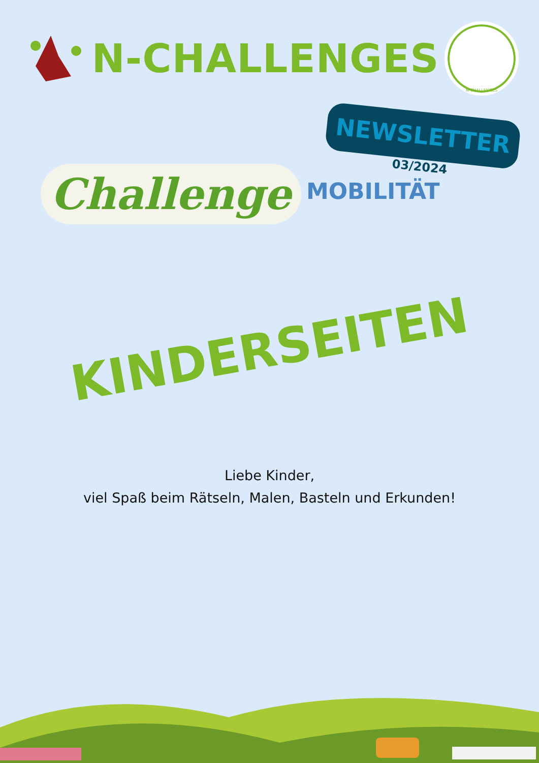N-CHALLENGES
N-CHALLENGES
NEWSLETTER
03/2024
Challenge
MOBILITÄT
KINDERSEITEN
Liebe Kinder,
viel Spaß beim Rätseln, Malen, Basteln und Erkunden!